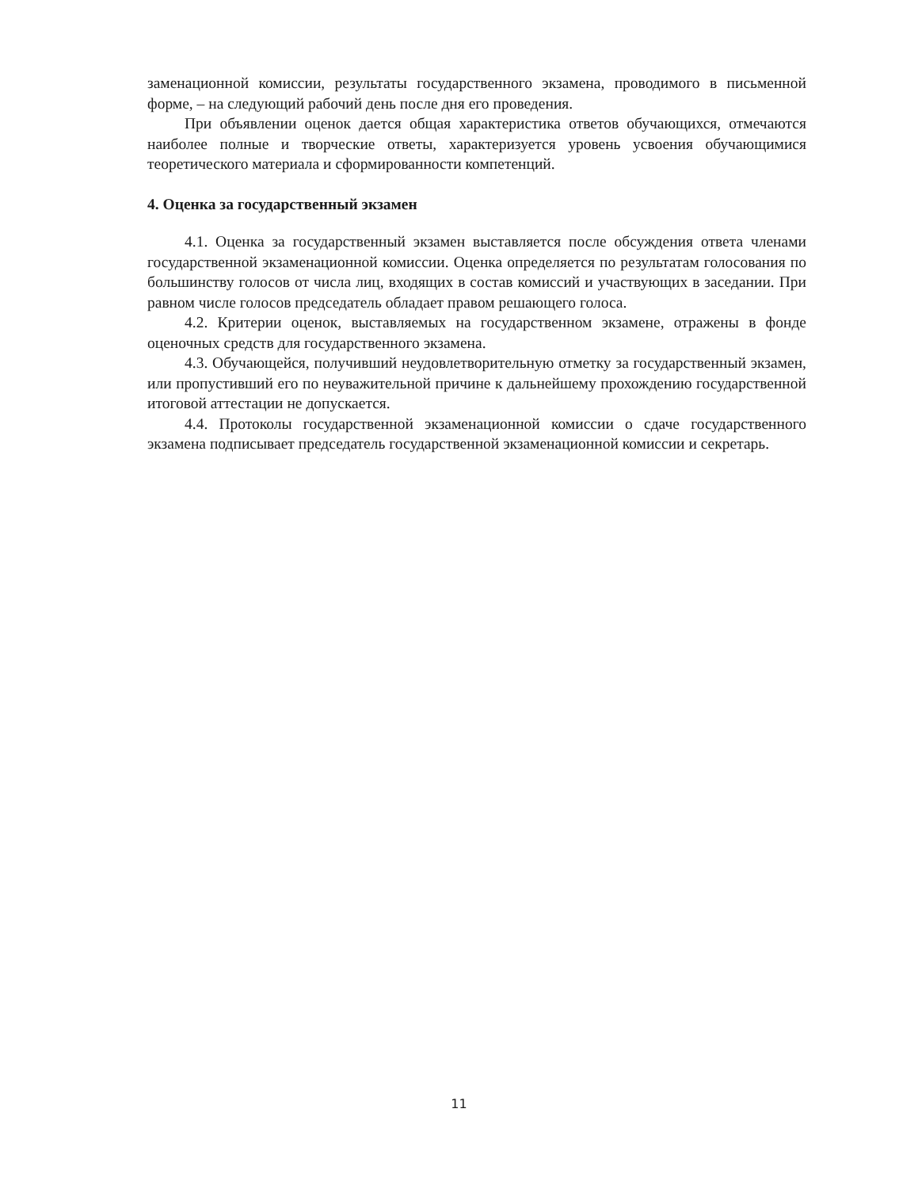заменационной комиссии, результаты государственного экзамена, проводимого в письменной форме, – на следующий рабочий день после дня его проведения.
При объявлении оценок дается общая характеристика ответов обучающихся, отмечаются наиболее полные и творческие ответы, характеризуется уровень усвоения обучающимися теоретического материала и сформированности компетенций.
4. Оценка за государственный экзамен
4.1. Оценка за государственный экзамен выставляется после обсуждения ответа членами государственной экзаменационной комиссии. Оценка определяется по результатам голосования по большинству голосов от числа лиц, входящих в состав комиссий и участвующих в заседании. При равном числе голосов председатель обладает правом решающего голоса.
4.2. Критерии оценок, выставляемых на государственном экзамене, отражены в фонде оценочных средств для государственного экзамена.
4.3. Обучающейся, получивший неудовлетворительную отметку за государственный экзамен, или пропустивший его по неуважительной причине к дальнейшему прохождению государственной итоговой аттестации не допускается.
4.4. Протоколы государственной экзаменационной комиссии о сдаче государственного экзамена подписывает председатель государственной экзаменационной комиссии и секретарь.
11